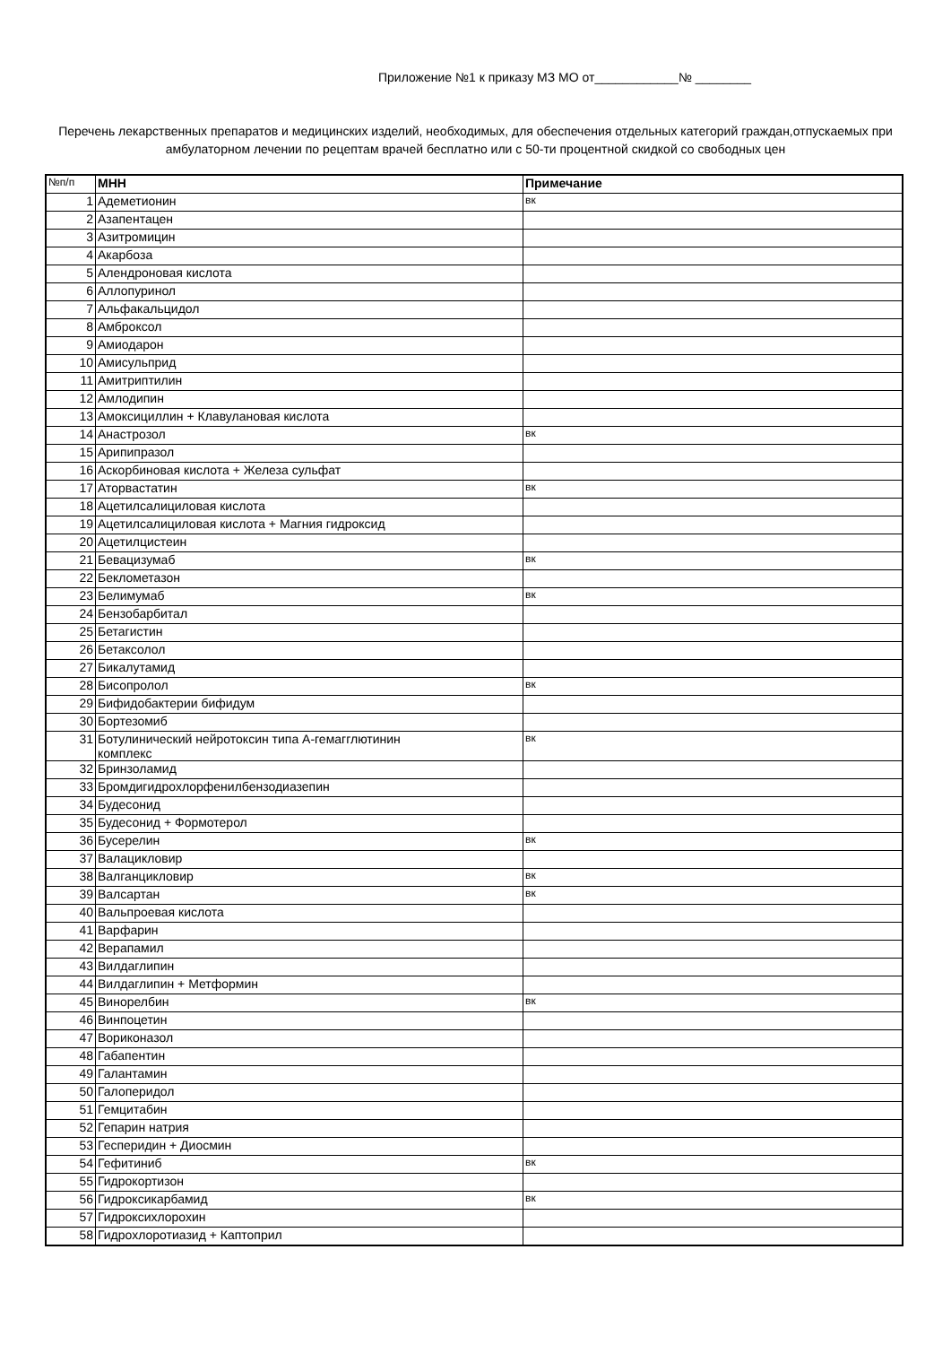Приложение №1 к приказу МЗ МО от____________№ ________
Перечень лекарственных препаратов и медицинских изделий, необходимых, для обеспечения отдельных категорий граждан,отпускаемых при амбулаторном лечении по рецептам врачей бесплатно или с 50-ти процентной скидкой со свободных цен
| №п/п | МНН | Примечание |
| --- | --- | --- |
| 1 | Адеметионин | вк |
| 2 | Азапентацен | |
| 3 | Азитромицин | |
| 4 | Акарбоза | |
| 5 | Алендроновая кислота | |
| 6 | Аллопуринол | |
| 7 | Альфакальцидол | |
| 8 | Амброксол | |
| 9 | Амиодарон | |
| 10 | Амисульприд | |
| 11 | Амитриптилин | |
| 12 | Амлодипин | |
| 13 | Амоксициллин + Клавулановая кислота | |
| 14 | Анастрозол | вк |
| 15 | Арипипразол | |
| 16 | Аскорбиновая кислота + Железа сульфат | |
| 17 | Аторвастатин | вк |
| 18 | Ацетилсалициловая кислота | |
| 19 | Ацетилсалициловая кислота + Магния гидроксид | |
| 20 | Ацетилцистеин | |
| 21 | Бевацизумаб | вк |
| 22 | Беклометазон | |
| 23 | Белимумаб | вк |
| 24 | Бензобарбитал | |
| 25 | Бетагистин | |
| 26 | Бетаксолол | |
| 27 | Бикалутамид | |
| 28 | Бисопролол | вк |
| 29 | Бифидобактерии бифидум | |
| 30 | Бортезомиб | |
| 31 | Ботулинический нейротоксин типа А-гемагглютинин комплекс | вк |
| 32 | Бринзоламид | |
| 33 | Бромдигидрохлорфенилбензодиазепин | |
| 34 | Будесонид | |
| 35 | Будесонид + Формотерол | |
| 36 | Бусерелин | вк |
| 37 | Валацикловир | |
| 38 | Валганцикловир | вк |
| 39 | Валсартан | вк |
| 40 | Вальпроевая кислота | |
| 41 | Варфарин | |
| 42 | Верапамил | |
| 43 | Вилдаглипин | |
| 44 | Вилдаглипин + Метформин | |
| 45 | Винорелбин | вк |
| 46 | Винпоцетин | |
| 47 | Вориконазол | |
| 48 | Габапентин | |
| 49 | Галантамин | |
| 50 | Галоперидол | |
| 51 | Гемцитабин | |
| 52 | Гепарин натрия | |
| 53 | Гесперидин + Диосмин | |
| 54 | Гефитиниб | вк |
| 55 | Гидрокортизон | |
| 56 | Гидроксикарбамид | вк |
| 57 | Гидроксихлорохин | |
| 58 | Гидрохлоротиазид + Каптоприл | |